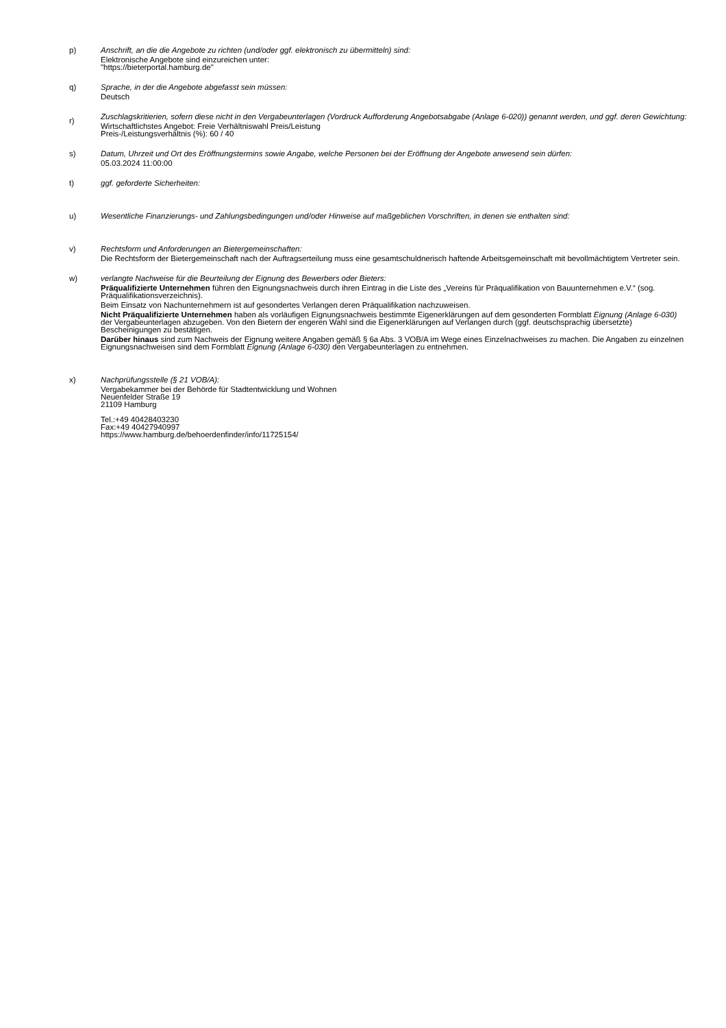p) Anschrift, an die die Angebote zu richten (und/oder ggf. elektronisch zu übermitteln) sind:
Elektronische Angebote sind einzureichen unter:
"https://bieterportal.hamburg.de"
q) Sprache, in der die Angebote abgefasst sein müssen:
Deutsch
r)
Zuschlagskritierien, sofern diese nicht in den Vergabeunterlagen (Vordruck Aufforderung Angebotsabgabe (Anlage 6-020)) genannt werden, und ggf. deren Gewichtung:
Wirtschaftlichstes Angebot: Freie Verhältniswahl Preis/Leistung
Preis-/Leistungsverhältnis (%): 60 / 40
s) Datum, Uhrzeit und Ort des Eröffnungstermins sowie Angabe, welche Personen bei der Eröffnung der Angebote anwesend sein dürfen:
05.03.2024 11:00:00
t) ggf. geforderte Sicherheiten:
u) Wesentliche Finanzierungs- und Zahlungsbedingungen und/oder Hinweise auf maßgeblichen Vorschriften, in denen sie enthalten sind:
v) Rechtsform und Anforderungen an Bietergemeinschaften:
Die Rechtsform der Bietergemeinschaft nach der Auftragserteilung muss eine gesamtschuldnerisch haftende Arbeitsgemeinschaft mit bevollmächtigtem Vertreter sein.
w) verlangte Nachweise für die Beurteilung der Eignung des Bewerbers oder Bieters:
Präqualifizierte Unternehmen führen den Eignungsnachweis durch ihren Eintrag in die Liste des „Vereins für Präqualifikation von Bauunternehmen e.V.“ (sog. Präqualifikationsverzeichnis).
Beim Einsatz von Nachunternehmern ist auf gesondertes Verlangen deren Präqualifikation nachzuweisen.
Nicht Präqualifizierte Unternehmen haben als vorläufigen Eignungsnachweis bestimmte Eigenerklärungen auf dem gesonderten Formblatt Eignung (Anlage 6-030) der Vergabeunterlagen abzugeben. Von den Bietern der engeren Wahl sind die Eigenerklärungen auf Verlangen durch (ggf. deutschsprachig übersetzte) Bescheinigungen zu bestätigen.
Darüber hinaus sind zum Nachweis der Eignung weitere Angaben gemäß § 6a Abs. 3 VOB/A im Wege eines Einzelnachweises zu machen. Die Angaben zu einzelnen Eignungsnachweisen sind dem Formblatt Eignung (Anlage 6-030) den Vergabeunterlagen zu entnehmen.
x) Nachprüfungsstelle (§ 21 VOB/A):
Vergabekammer bei der Behörde für Stadtentwicklung und Wohnen
Neuenfelder Straße 19
21109 Hamburg
Tel.:+49 40428403230
Fax:+49 40427940997
https://www.hamburg.de/behoerdenfinder/info/11725154/